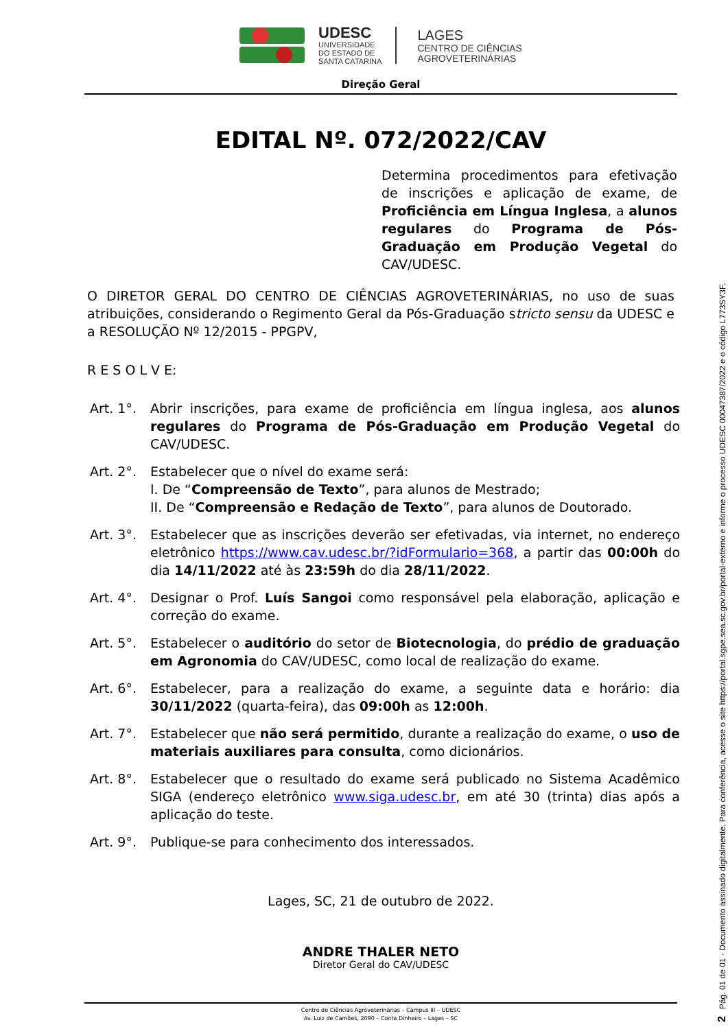UDESC
UNIVERSIDADE
DO ESTADO DE
SANTA CATARINA
LAGES
CENTRO DE CIÊNCIAS
AGROVETERINÁRIAS
Direção Geral
EDITAL Nº. 072/2022/CAV
Determina procedimentos para efetivação de inscrições e aplicação de exame, de Proficiência em Língua Inglesa, a alunos regulares do Programa de Pós-Graduação em Produção Vegetal do CAV/UDESC.
O DIRETOR GERAL DO CENTRO DE CIÊNCIAS AGROVETERINÁRIAS, no uso de suas atribuições, considerando o Regimento Geral da Pós-Graduação stricto sensu da UDESC e a RESOLUÇÃO Nº 12/2015 - PPGPV,
R E S O L V E:
Art. 1°. Abrir inscrições, para exame de proficiência em língua inglesa, aos alunos regulares do Programa de Pós-Graduação em Produção Vegetal do CAV/UDESC.
Art. 2°. Estabelecer que o nível do exame será:
I. De “Compreensão de Texto”, para alunos de Mestrado;
II. De “Compreensão e Redação de Texto”, para alunos de Doutorado.
Art. 3°. Estabelecer que as inscrições deverão ser efetivadas, via internet, no endereço eletrônico https://www.cav.udesc.br/?idFormulario=368, a partir das 00:00h do dia 14/11/2022 até às 23:59h do dia 28/11/2022.
Art. 4°. Designar o Prof. Luís Sangoi como responsável pela elaboração, aplicação e correção do exame.
Art. 5°. Estabelecer o auditório do setor de Biotecnologia, do prédio de graduação em Agronomia do CAV/UDESC, como local de realização do exame.
Art. 6°. Estabelecer, para a realização do exame, a seguinte data e horário: dia 30/11/2022 (quarta-feira), das 09:00h as 12:00h.
Art. 7°. Estabelecer que não será permitido, durante a realização do exame, o uso de materiais auxiliares para consulta, como dicionários.
Art. 8°. Estabelecer que o resultado do exame será publicado no Sistema Acadêmico SIGA (endereço eletrônico www.siga.udesc.br, em até 30 (trinta) dias após a aplicação do teste.
Art. 9°. Publique-se para conhecimento dos interessados.
Lages, SC, 21 de outubro de 2022.
ANDRE THALER NETO
Diretor Geral do CAV/UDESC
Centro de Ciências Agroveterinárias – Campus III – UDESC
Av. Luiz de Camões, 2090 – Conta Dinheiro – Lages – SC
2 Pág. 01 de 01 - Documento assinado digitalmente. Para conferência, acesse o site https://portal.sgpe.sea.sc.gov.br/portal-externo e informe o processo UDESC 00047387/2022 e o código L773SY3F.